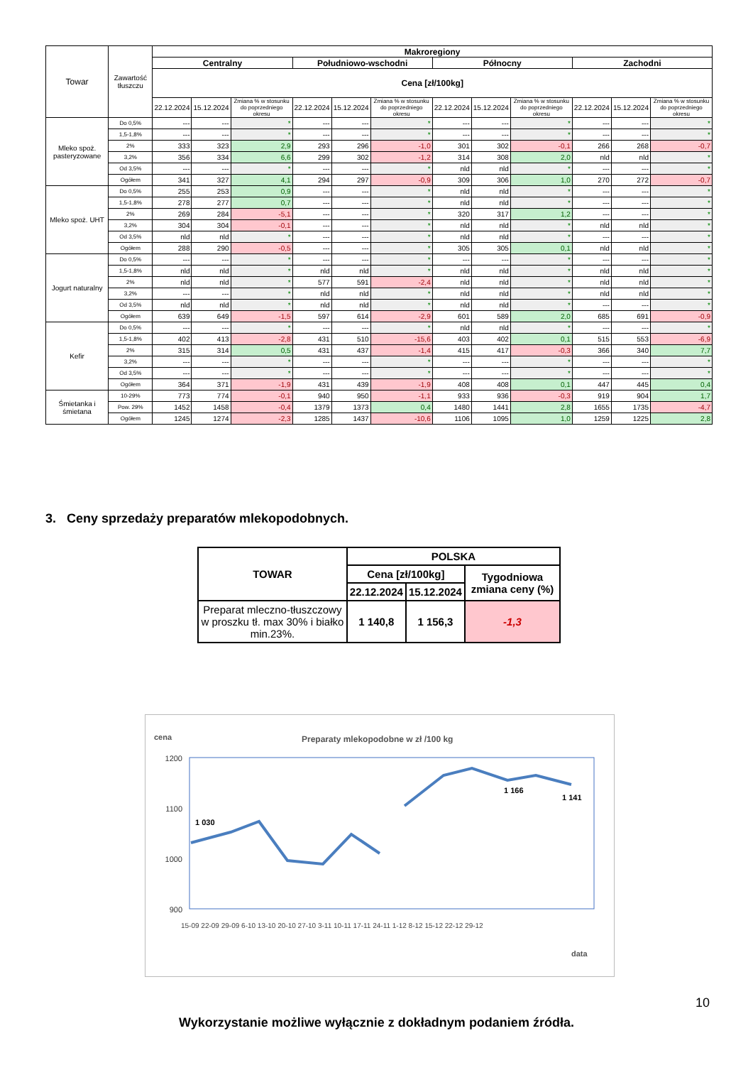| Towar | Zawartość tłuszczu | Makroregiony | | | | | | | | | | | |
| --- | --- | --- | --- | --- | --- | --- | --- | --- | --- | --- | --- | --- | --- |
| | | Centralny | | | Południowo-wschodni | | | Północny | | | Zachodni | | |
| | | Cena [zł/100kg] | | | | | | | | | | | |
| | | 22.12.2024 | 15.12.2024 | Zmiana % w stosunku do poprzedniego okresu | 22.12.2024 | 15.12.2024 | Zmiana % w stosunku do poprzedniego okresu | 22.12.2024 | 15.12.2024 | Zmiana % w stosunku do poprzedniego okresu | 22.12.2024 | 15.12.2024 | Zmiana % w stosunku do poprzedniego okresu |
| Mleko spoż. pasteryzowane | Do 0,5% | --- | --- | * | --- | --- | * | --- | --- | * | --- | --- | * |
| | 1,5-1,8% | --- | --- | * | --- | --- | * | --- | --- | * | --- | --- | * |
| | 2% | 333 | 323 | 2,9 | 293 | 296 | -1,0 | 301 | 302 | -0,1 | 266 | 268 | -0,7 |
| | 3,2% | 356 | 334 | 6,6 | 299 | 302 | -1,2 | 314 | 308 | 2,0 | nld | nld | * |
| | Od 3,5% | --- | --- | * | --- | --- | * | nld | nld | * | --- | --- | * |
| | Ogółem | 341 | 327 | 4,1 | 294 | 297 | -0,9 | 309 | 306 | 1,0 | 270 | 272 | -0,7 |
| Mleko spoż. UHT | Do 0,5% | 255 | 253 | 0,9 | --- | --- | * | nld | nld | * | --- | --- | * |
| | 1,5-1,8% | 278 | 277 | 0,7 | --- | --- | * | nld | nld | * | --- | --- | * |
| | 2% | 269 | 284 | -5,1 | --- | --- | * | 320 | 317 | 1,2 | --- | --- | * |
| | 3,2% | 304 | 304 | -0,1 | --- | --- | * | nld | nld | * | nld | nld | * |
| | Od 3,5% | nld | nld | * | --- | --- | * | nld | nld | * | --- | --- | * |
| | Ogółem | 288 | 290 | -0,5 | --- | --- | * | 305 | 305 | 0,1 | nld | nld | * |
| Jogurt naturalny | Do 0,5% | --- | --- | * | --- | --- | * | --- | --- | * | --- | --- | * |
| | 1,5-1,8% | nld | nld | * | nld | nld | * | nld | nld | * | nld | nld | * |
| | 2% | nld | nld | * | 577 | 591 | -2,4 | nld | nld | * | nld | nld | * |
| | 3,2% | --- | --- | * | nld | nld | * | nld | nld | * | nld | nld | * |
| | Od 3,5% | nld | nld | * | nld | nld | * | nld | nld | * | --- | --- | * |
| | Ogółem | 639 | 649 | -1,5 | 597 | 614 | -2,9 | 601 | 589 | 2,0 | 685 | 691 | -0,9 |
| Kefir | Do 0,5% | --- | --- | * | --- | --- | * | nld | nld | * | --- | --- | * |
| | 1,5-1,8% | 402 | 413 | -2,8 | 431 | 510 | -15,6 | 403 | 402 | 0,1 | 515 | 553 | -6,9 |
| | 2% | 315 | 314 | 0,5 | 431 | 437 | -1,4 | 415 | 417 | -0,3 | 366 | 340 | 7,7 |
| | 3,2% | --- | --- | * | --- | --- | * | --- | --- | * | --- | --- | * |
| | Od 3,5% | --- | --- | * | --- | --- | * | --- | --- | * | --- | --- | * |
| | Ogółem | 364 | 371 | -1,9 | 431 | 439 | -1,9 | 408 | 408 | 0,1 | 447 | 445 | 0,4 |
| Śmietanka i śmietana | 10-29% | 773 | 774 | -0,1 | 940 | 950 | -1,1 | 933 | 936 | -0,3 | 919 | 904 | 1,7 |
| | Pow. 29% | 1452 | 1458 | -0,4 | 1379 | 1373 | 0,4 | 1480 | 1441 | 2,8 | 1655 | 1735 | -4,7 |
| | Ogółem | 1245 | 1274 | -2,3 | 1285 | 1437 | -10,6 | 1106 | 1095 | 1,0 | 1259 | 1225 | 2,8 |
3. Ceny sprzedaży preparatów mlekopodobnych.
| TOWAR | POLSKA | | |
| --- | --- | --- | --- |
| | Cena [zł/100kg] | | Tygodniowa zmiana ceny (%) |
| | 22.12.2024 | 15.12.2024 | |
| Preparat mleczno-tłuszczowy w proszku tł. max 30% i białko min.23%. | 1 140,8 | 1 156,3 | -1,3 |
cena
Preparaty mlekopodobne w zł /100 kg
1200
1100
1000
900
1 030
1 166
1 141
15-09 22-09 29-09 6-10 13-10 20-10 27-10 3-11 10-11 17-11 24-11 1-12 8-12 15-12 22-12 29-12
data
10
Wykorzystanie możliwe wyłącznie z dokładnym podaniem źródła.